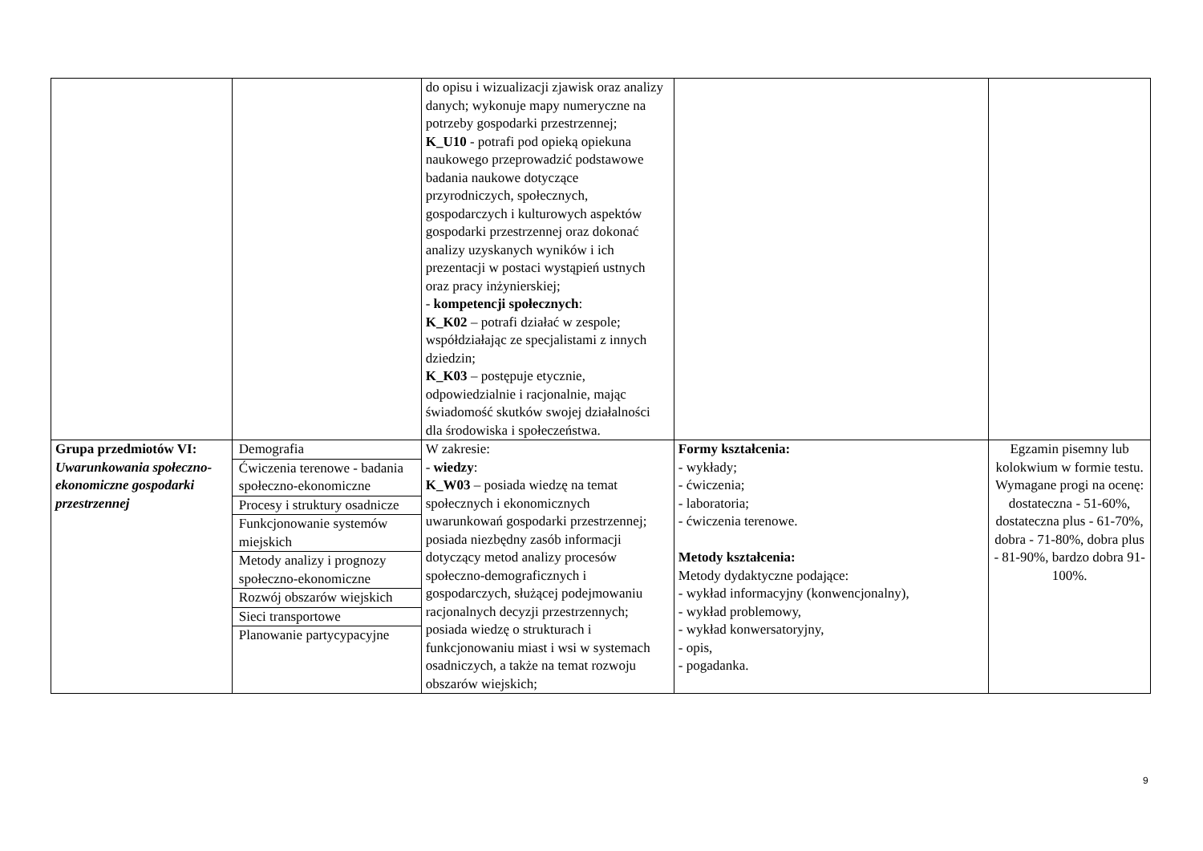| | | do opisu i wizualizacji zjawisk oraz analizy danych; wykonuje mapy numeryczne na potrzeby gospodarki przestrzennej; K_U10 - potrafi pod opieką opiekuna naukowego przeprowadzić podstawowe badania naukowe dotyczące przyrodniczych, społecznych, gospodarczych i kulturowych aspektów gospodarki przestrzennej oraz dokonać analizy uzyskanych wyników i ich prezentacji w postaci wystąpień ustnych oraz pracy inżynierskiej; - kompetencji społecznych : K_K02 – potrafi działać w zespole; współdziałając ze specjalistami z innych dziedzin; K_K03 – postępuje etycznie, odpowiedzialnie i racjonalnie, mając świadomość skutków swojej działalności dla środowiska i społeczeństwa. | | |
| Grupa przedmiotów VI: Uwarunkowania społeczno-ekonomiczne gospodarki przestrzennej | Demografia Ćwiczenia terenowe - badania społeczno-ekonomiczne Procesy i struktury osadnicze Funkcjonowanie systemów miejskich Metody analizy i prognozy społeczno-ekonomiczne Rozwój obszarów wiejskich Sieci transportowe Planowanie partycypacyjne | W zakresie: - wiedzy : K_W03 – posiada wiedzę na temat społecznych i ekonomicznych uwarunkowań gospodarki przestrzennej; posiada niezbędny zasób informacji dotyczący metod analizy procesów społeczno-demograficznych i gospodarczych, służącej podejmowaniu racjonalnych decyzji przestrzennych; posiada wiedzę o strukturach i funkcjonowaniu miast i wsi w systemach osadniczych, a także na temat rozwoju obszarów wiejskich; | Formy kształcenia: - wykłady; - ćwiczenia; - laboratoria; - ćwiczenia terenowe. Metody kształcenia: Metody dydaktyczne podające: - wykład informacyjny (konwencjonalny), - wykład problemowy, - wykład konwersatoryjny, - opis, - pogadanka. | Egzamin pisemny lub kolokwium w formie testu. Wymagane progi na ocenę: dostateczna - 51-60%, dostateczna plus - 61-70%, dobra - 71-80%, dobra plus - 81-90%, bardzo dobra 91-100%. |
9